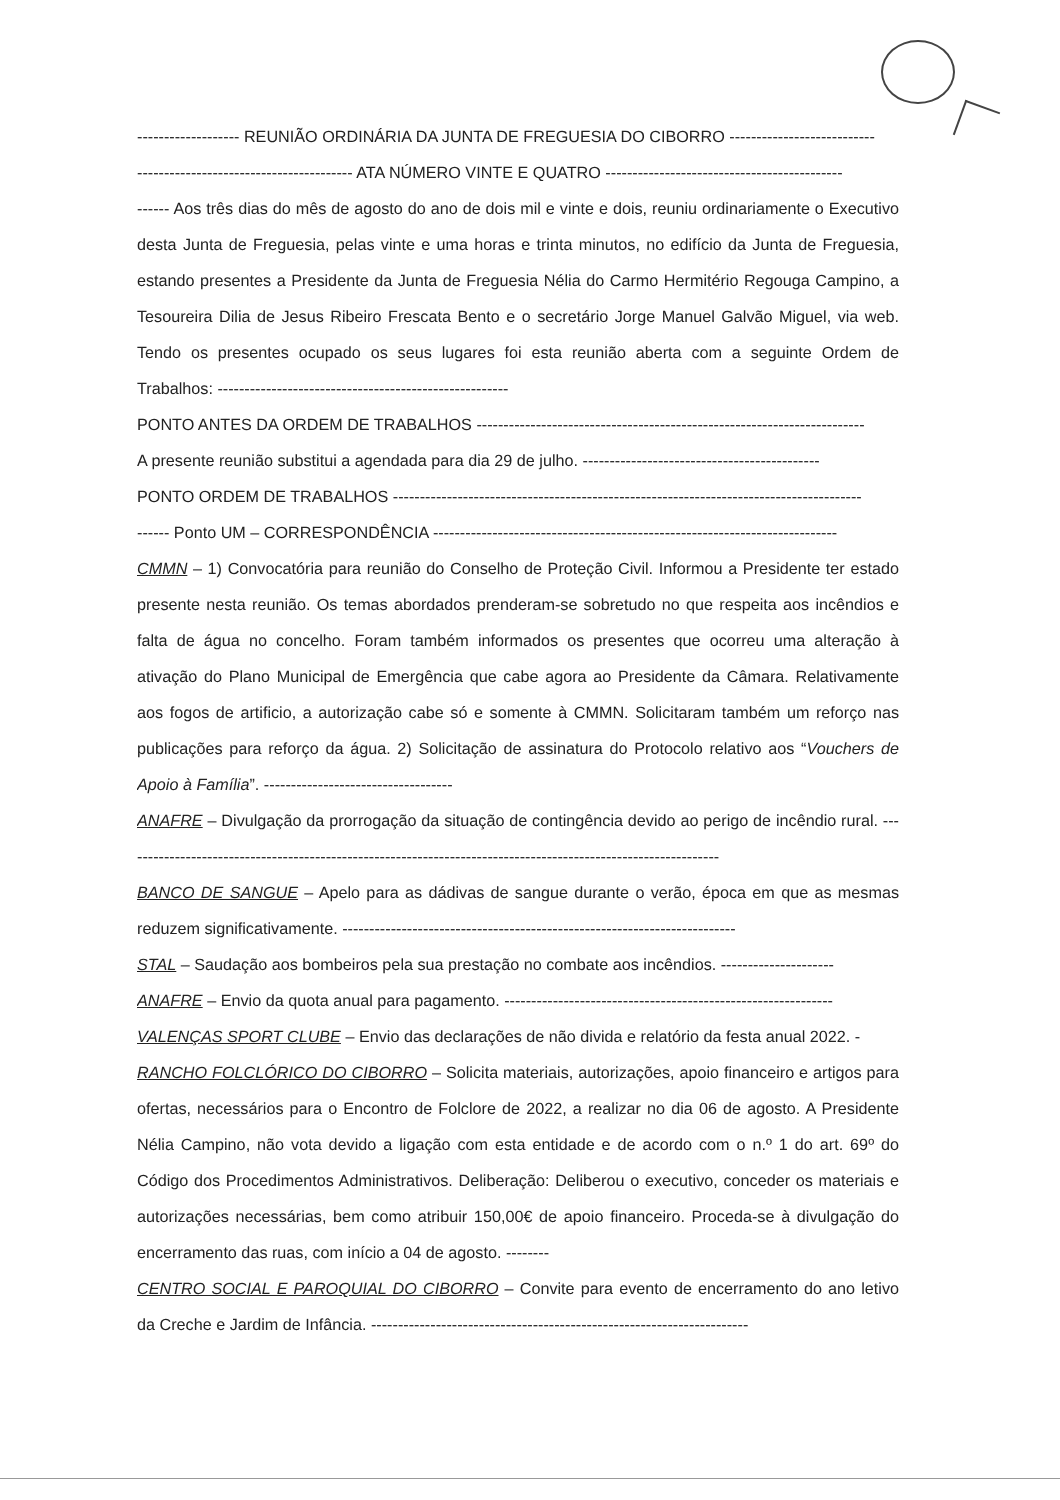------------------- REUNIÃO ORDINÁRIA DA JUNTA DE FREGUESIA DO CIBORRO ---------------------------
---------------------------------------- ATA NÚMERO VINTE E QUATRO --------------------------------------------
------ Aos três dias do mês de agosto do ano de dois mil e vinte e dois, reuniu ordinariamente o Executivo desta Junta de Freguesia, pelas vinte e uma horas e trinta minutos, no edifício da Junta de Freguesia, estando presentes a Presidente da Junta de Freguesia Nélia do Carmo Hermitério Regouga Campino, a Tesoureira Dilia de Jesus Ribeiro Frescata Bento e o secretário Jorge Manuel Galvão Miguel, via web. Tendo os presentes ocupado os seus lugares foi esta reunião aberta com a seguinte Ordem de Trabalhos: ------------------------------------------------------
PONTO ANTES DA ORDEM DE TRABALHOS ------------------------------------------------------------------------
A presente reunião substitui a agendada para dia 29 de julho. --------------------------------------------
PONTO ORDEM DE TRABALHOS ---------------------------------------------------------------------------------------
------ Ponto UM – CORRESPONDÊNCIA ---------------------------------------------------------------------------
CMMN – 1) Convocatória para reunião do Conselho de Proteção Civil. Informou a Presidente ter estado presente nesta reunião. Os temas abordados prenderam-se sobretudo no que respeita aos incêndios e falta de água no concelho. Foram também informados os presentes que ocorreu uma alteração à ativação do Plano Municipal de Emergência que cabe agora ao Presidente da Câmara. Relativamente aos fogos de artificio, a autorização cabe só e somente à CMMN. Solicitaram também um reforço nas publicações para reforço da água. 2) Solicitação de assinatura do Protocolo relativo aos “Vouchers de Apoio à Família”. -----------------------------------
ANAFRE – Divulgação da prorrogação da situação de contingência devido ao perigo de incêndio rural. ---------------------------------------------------------------------------------------------------------------
BANCO DE SANGUE – Apelo para as dádivas de sangue durante o verão, época em que as mesmas reduzem significativamente. -------------------------------------------------------------------------
STAL – Saudação aos bombeiros pela sua prestação no combate aos incêndios. ---------------------
ANAFRE – Envio da quota anual para pagamento. -------------------------------------------------------------
VALENÇAS SPORT CLUBE – Envio das declarações de não divida e relatório da festa anual 2022. -
RANCHO FOLCLÓRICO DO CIBORRO – Solicita materiais, autorizações, apoio financeiro e artigos para ofertas, necessários para o Encontro de Folclore de 2022, a realizar no dia 06 de agosto. A Presidente Nélia Campino, não vota devido a ligação com esta entidade e de acordo com o n.º 1 do art. 69º do Código dos Procedimentos Administrativos. Deliberação: Deliberou o executivo, conceder os materiais e autorizações necessárias, bem como atribuir 150,00€ de apoio financeiro. Proceda-se à divulgação do encerramento das ruas, com início a 04 de agosto. --------
CENTRO SOCIAL E PAROQUIAL DO CIBORRO – Convite para evento de encerramento do ano letivo da Creche e Jardim de Infância. ----------------------------------------------------------------------